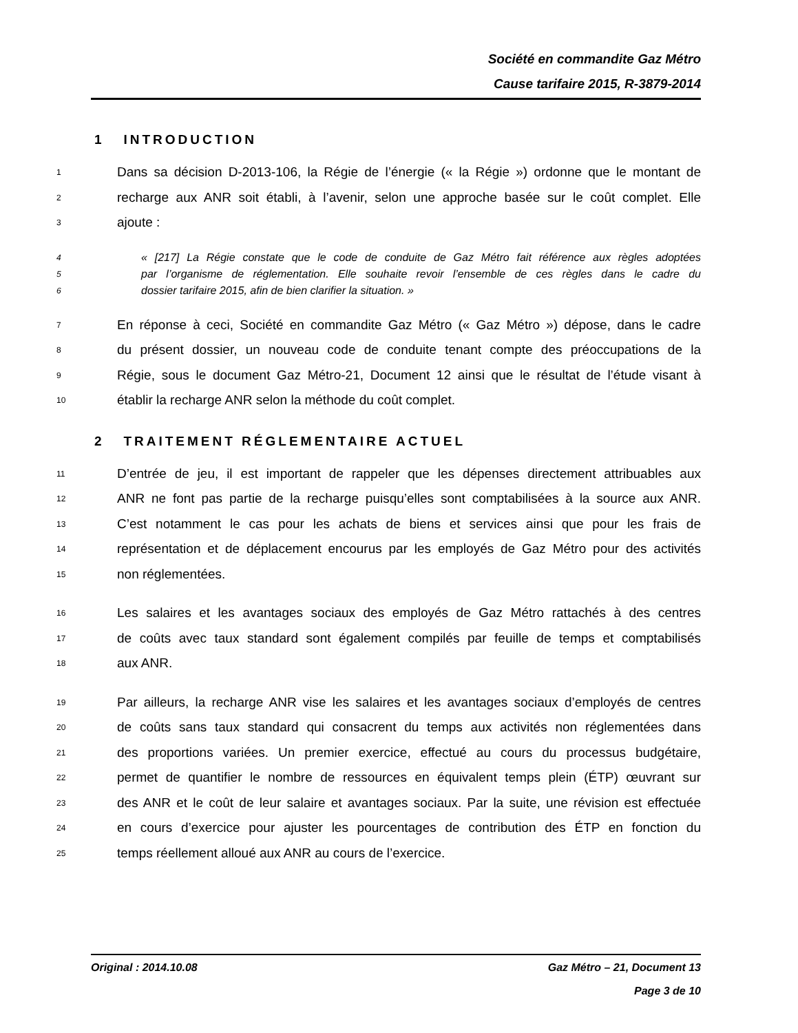Société en commandite Gaz Métro
Cause tarifaire 2015, R-3879-2014
1 INTRODUCTION
1 Dans sa décision D-2013-106, la Régie de l’énergie (« la Régie ») ordonne que le montant de
2 recharge aux ANR soit établi, à l’avenir, selon une approche basée sur le coût complet. Elle
3 ajoute :
4 « [217] La Régie constate que le code de conduite de Gaz Métro fait référence aux règles adoptées
5 par l’organisme de réglementation. Elle souhaite revoir l’ensemble de ces règles dans le cadre du
6 dossier tarifaire 2015, afin de bien clarifier la situation. »
7 En réponse à ceci, Société en commandite Gaz Métro (« Gaz Métro ») dépose, dans le cadre
8 du présent dossier, un nouveau code de conduite tenant compte des préoccupations de la
9 Régie, sous le document Gaz Métro-21, Document 12 ainsi que le résultat de l’étude visant à
10 établir la recharge ANR selon la méthode du coût complet.
2 TRAITEMENT RÉGLEMENTAIRE ACTUEL
11 D’entrée de jeu, il est important de rappeler que les dépenses directement attribuables aux
12 ANR ne font pas partie de la recharge puisqu’elles sont comptabilisées à la source aux ANR.
13 C’est notamment le cas pour les achats de biens et services ainsi que pour les frais de
14 représentation et de déplacement encourus par les employés de Gaz Métro pour des activités
15 non réglementées.
16 Les salaires et les avantages sociaux des employés de Gaz Métro rattachés à des centres
17 de coûts avec taux standard sont également compilés par feuille de temps et comptabilisés
18 aux ANR.
19 Par ailleurs, la recharge ANR vise les salaires et les avantages sociaux d’employés de centres
20 de coûts sans taux standard qui consacrent du temps aux activités non réglementées dans
21 des proportions variées. Un premier exercice, effectué au cours du processus budgétaire,
22 permet de quantifier le nombre de ressources en équivalent temps plein (ÉTP) œuvrant sur
23 des ANR et le coût de leur salaire et avantages sociaux. Par la suite, une révision est effectuée
24 en cours d’exercice pour ajuster les pourcentages de contribution des ÉTP en fonction du
25 temps réellement alloué aux ANR au cours de l’exercice.
Original : 2014.10.08 Gaz Métro – 21, Document 13
Page 3 de 10